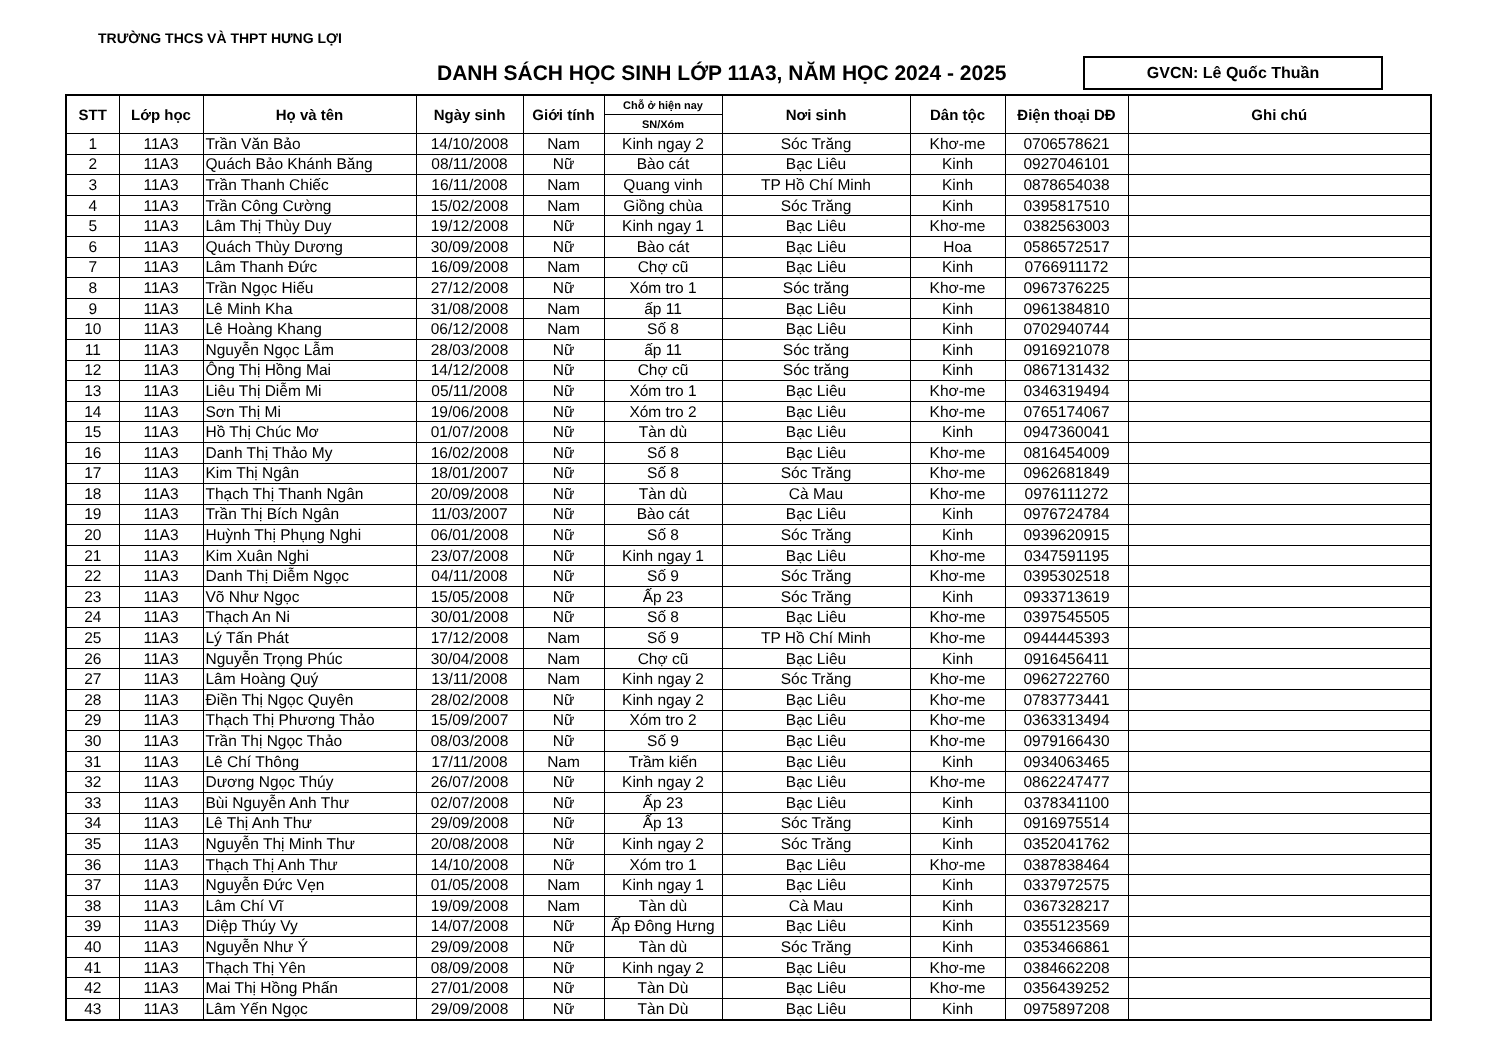TRƯỜNG THCS VÀ THPT HƯNG LỢI
DANH SÁCH HỌC SINH LỚP 11A3, NĂM HỌC 2024 - 2025
GVCN: Lê Quốc Thuần
| STT | Lớp học | Họ và tên | Ngày sinh | Giới tính | Chỗ ở hiện nay | Nơi sinh | Dân tộc | Điện thoại DĐ | Ghi chú |
| --- | --- | --- | --- | --- | --- | --- | --- | --- | --- |
| | | | | | SN/Xóm | | | | |
| 1 | 11A3 | Trần Văn Bảo | 14/10/2008 | Nam | Kinh ngay 2 | Sóc Trăng | Khơ-me | 0706578621 | |
| 2 | 11A3 | Quách Bảo Khánh Băng | 08/11/2008 | Nữ | Bào cát | Bạc Liêu | Kinh | 0927046101 | |
| 3 | 11A3 | Trần Thanh Chiếc | 16/11/2008 | Nam | Quang vinh | TP Hồ Chí Minh | Kinh | 0878654038 | |
| 4 | 11A3 | Trần Công Cường | 15/02/2008 | Nam | Giồng chùa | Sóc Trăng | Kinh | 0395817510 | |
| 5 | 11A3 | Lâm Thị Thùy Duy | 19/12/2008 | Nữ | Kinh ngay 1 | Bạc Liêu | Khơ-me | 0382563003 | |
| 6 | 11A3 | Quách Thùy Dương | 30/09/2008 | Nữ | Bào cát | Bạc Liêu | Hoa | 0586572517 | |
| 7 | 11A3 | Lâm Thanh Đức | 16/09/2008 | Nam | Chợ cũ | Bạc Liêu | Kinh | 0766911172 | |
| 8 | 11A3 | Trần Ngọc Hiếu | 27/12/2008 | Nữ | Xóm tro 1 | Sóc trăng | Khơ-me | 0967376225 | |
| 9 | 11A3 | Lê Minh Kha | 31/08/2008 | Nam | ấp 11 | Bạc Liêu | Kinh | 0961384810 | |
| 10 | 11A3 | Lê Hoàng Khang | 06/12/2008 | Nam | Số 8 | Bạc Liêu | Kinh | 0702940744 | |
| 11 | 11A3 | Nguyễn Ngọc Lẫm | 28/03/2008 | Nữ | ấp 11 | Sóc trăng | Kinh | 0916921078 | |
| 12 | 11A3 | Ông Thị Hồng Mai | 14/12/2008 | Nữ | Chợ cũ | Sóc trăng | Kinh | 0867131432 | |
| 13 | 11A3 | Liêu Thị Diễm Mi | 05/11/2008 | Nữ | Xóm tro 1 | Bạc Liêu | Khơ-me | 0346319494 | |
| 14 | 11A3 | Sơn Thị Mi | 19/06/2008 | Nữ | Xóm tro 2 | Bạc Liêu | Khơ-me | 0765174067 | |
| 15 | 11A3 | Hồ Thị Chúc Mơ | 01/07/2008 | Nữ | Tàn dù | Bạc Liêu | Kinh | 0947360041 | |
| 16 | 11A3 | Danh Thị Thảo My | 16/02/2008 | Nữ | Số 8 | Bạc Liêu | Khơ-me | 0816454009 | |
| 17 | 11A3 | Kim Thị Ngân | 18/01/2007 | Nữ | Số 8 | Sóc Trăng | Khơ-me | 0962681849 | |
| 18 | 11A3 | Thạch Thị Thanh Ngân | 20/09/2008 | Nữ | Tàn dù | Cà Mau | Khơ-me | 0976111272 | |
| 19 | 11A3 | Trần Thị Bích Ngân | 11/03/2007 | Nữ | Bào cát | Bạc Liêu | Kinh | 0976724784 | |
| 20 | 11A3 | Huỳnh Thị Phụng Nghi | 06/01/2008 | Nữ | Số 8 | Sóc Trăng | Kinh | 0939620915 | |
| 21 | 11A3 | Kim Xuân Nghi | 23/07/2008 | Nữ | Kinh ngay 1 | Bạc Liêu | Khơ-me | 0347591195 | |
| 22 | 11A3 | Danh Thị Diễm Ngọc | 04/11/2008 | Nữ | Số 9 | Sóc Trăng | Khơ-me | 0395302518 | |
| 23 | 11A3 | Võ Như Ngọc | 15/05/2008 | Nữ | Ấp 23 | Sóc Trăng | Kinh | 0933713619 | |
| 24 | 11A3 | Thạch An Ni | 30/01/2008 | Nữ | Số 8 | Bạc Liêu | Khơ-me | 0397545505 | |
| 25 | 11A3 | Lý Tấn Phát | 17/12/2008 | Nam | Số 9 | TP Hồ Chí Minh | Khơ-me | 0944445393 | |
| 26 | 11A3 | Nguyễn Trọng Phúc | 30/04/2008 | Nam | Chợ cũ | Bạc Liêu | Kinh | 0916456411 | |
| 27 | 11A3 | Lâm Hoàng Quý | 13/11/2008 | Nam | Kinh ngay 2 | Sóc Trăng | Khơ-me | 0962722760 | |
| 28 | 11A3 | Điền Thị Ngọc Quyên | 28/02/2008 | Nữ | Kinh ngay 2 | Bạc Liêu | Khơ-me | 0783773441 | |
| 29 | 11A3 | Thạch Thị Phương Thảo | 15/09/2007 | Nữ | Xóm tro 2 | Bạc Liêu | Khơ-me | 0363313494 | |
| 30 | 11A3 | Trần Thị Ngọc Thảo | 08/03/2008 | Nữ | Số 9 | Bạc Liêu | Khơ-me | 0979166430 | |
| 31 | 11A3 | Lê Chí Thông | 17/11/2008 | Nam | Trầm kiến | Bạc Liêu | Kinh | 0934063465 | |
| 32 | 11A3 | Dương Ngọc Thúy | 26/07/2008 | Nữ | Kinh ngay 2 | Bạc Liêu | Khơ-me | 0862247477 | |
| 33 | 11A3 | Bùi Nguyễn Anh Thư | 02/07/2008 | Nữ | Ấp 23 | Bạc Liêu | Kinh | 0378341100 | |
| 34 | 11A3 | Lê Thị Anh Thư | 29/09/2008 | Nữ | Ấp 13 | Sóc Trăng | Kinh | 0916975514 | |
| 35 | 11A3 | Nguyễn Thị Minh Thư | 20/08/2008 | Nữ | Kinh ngay 2 | Sóc Trăng | Kinh | 0352041762 | |
| 36 | 11A3 | Thạch Thị Anh Thư | 14/10/2008 | Nữ | Xóm tro 1 | Bạc Liêu | Khơ-me | 0387838464 | |
| 37 | 11A3 | Nguyễn Đức Vẹn | 01/05/2008 | Nam | Kinh ngay 1 | Bạc Liêu | Kinh | 0337972575 | |
| 38 | 11A3 | Lâm Chí Vĩ | 19/09/2008 | Nam | Tàn dù | Cà Mau | Kinh | 0367328217 | |
| 39 | 11A3 | Diệp Thúy Vy | 14/07/2008 | Nữ | Ấp Đông Hưng | Bạc Liêu | Kinh | 0355123569 | |
| 40 | 11A3 | Nguyễn Như Ý | 29/09/2008 | Nữ | Tàn dù | Sóc Trăng | Kinh | 0353466861 | |
| 41 | 11A3 | Thạch Thị Yên | 08/09/2008 | Nữ | Kinh ngay 2 | Bạc Liêu | Khơ-me | 0384662208 | |
| 42 | 11A3 | Mai Thị Hồng Phấn | 27/01/2008 | Nữ | Tàn Dù | Bạc Liêu | Khơ-me | 0356439252 | |
| 43 | 11A3 | Lâm Yến Ngọc | 29/09/2008 | Nữ | Tàn Dù | Bạc Liêu | Kinh | 0975897208 | |